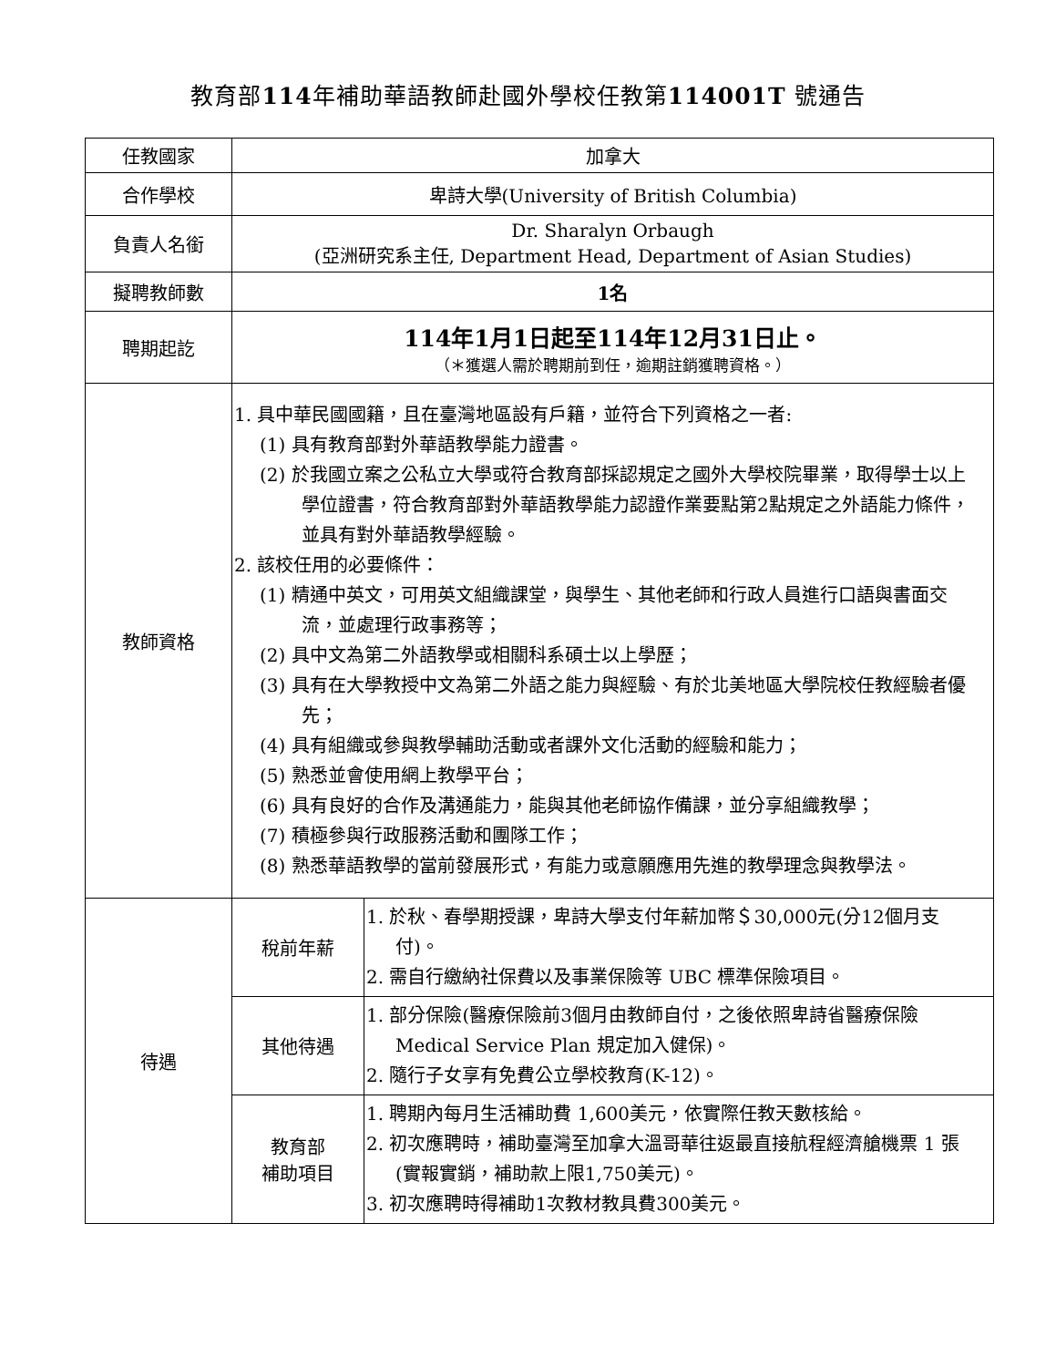教育部114年補助華語教師赴國外學校任教第114001T 號通告
| 任教國家 | 加拿大 | |
| 合作學校 | 卑詩大學(University of British Columbia) | |
| 負責人名銜 | Dr. Sharalyn Orbaugh (亞洲研究系主任, Department Head, Department of Asian Studies) | |
| 擬聘教師數 | 1名 | |
| 聘期起訖 | 114年1月1日起至114年12月31日止。 （＊獲選人需於聘期前到任，逾期註銷獲聘資格。） | |
| 教師資格 | 1. 具中華民國國籍，且在臺灣地區設有戶籍，並符合下列資格之一者: (1) 具有教育部對外華語教學能力證書。 (2) 於我國立案之公私立大學或符合教育部採認規定之國外大學校院畢業，取得學士以上學位證書，符合教育部對外華語教學能力認證作業要點第2點規定之外語能力條件，並具有對外華語教學經驗。 2. 該校任用的必要條件： (1) 精通中英文，可用英文組織課堂，與學生、其他老師和行政人員進行口語與書面交流，並處理行政事務等； (2) 具中文為第二外語教學或相關科系碩士以上學歷； (3) 具有在大學教授中文為第二外語之能力與經驗、有於北美地區大學院校任教經驗者優先； (4) 具有組織或參與教學輔助活動或者課外文化活動的經驗和能力； (5) 熟悉並會使用網上教學平台； (6) 具有良好的合作及溝通能力，能與其他老師協作備課，並分享組織教學； (7) 積極參與行政服務活動和團隊工作； (8) 熟悉華語教學的當前發展形式，有能力或意願應用先進的教學理念與教學法。 | |
| 待遇 | 稅前年薪 | 1. 於秋、春學期授課，卑詩大學支付年薪加幣＄30,000元(分12個月支付)。 2. 需自行繳納社保費以及事業保險等 UBC 標準保險項目。 |
| | 其他待遇 | 1. 部分保險(醫療保險前3個月由教師自付，之後依照卑詩省醫療保險 Medical Service Plan 規定加入健保)。 2. 隨行子女享有免費公立學校教育(K-12)。 |
| | 教育部 補助項目 | 1. 聘期內每月生活補助費 1,600美元，依實際任教天數核給。 2. 初次應聘時，補助臺灣至加拿大溫哥華往返最直接航程經濟艙機票 1 張(實報實銷，補助款上限1,750美元)。 3. 初次應聘時得補助1次教材教具費300美元。 |